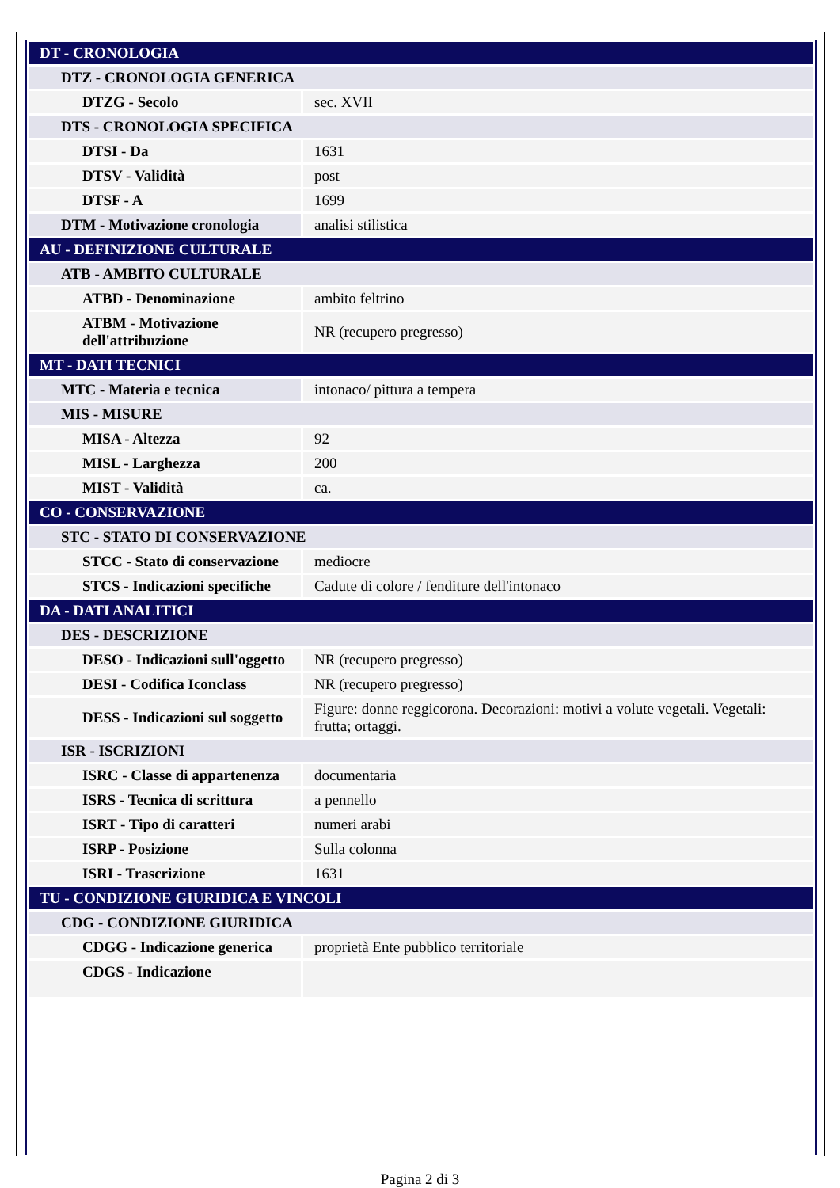| DT - CRONOLOGIA | |
| DTZ - CRONOLOGIA GENERICA | |
| DTZG - Secolo | sec. XVII |
| DTS - CRONOLOGIA SPECIFICA | |
| DTSI - Da | 1631 |
| DTSV - Validità | post |
| DTSF - A | 1699 |
| DTM - Motivazione cronologia | analisi stilistica |
| AU - DEFINIZIONE CULTURALE | |
| ATB - AMBITO CULTURALE | |
| ATBD - Denominazione | ambito feltrino |
| ATBM - Motivazione dell'attribuzione | NR (recupero pregresso) |
| MT - DATI TECNICI | |
| MTC - Materia e tecnica | intonaco/ pittura a tempera |
| MIS - MISURE | |
| MISA - Altezza | 92 |
| MISL - Larghezza | 200 |
| MIST - Validità | ca. |
| CO - CONSERVAZIONE | |
| STC - STATO DI CONSERVAZIONE | |
| STCC - Stato di conservazione | mediocre |
| STCS - Indicazioni specifiche | Cadute di colore / fenditure dell'intonaco |
| DA - DATI ANALITICI | |
| DES - DESCRIZIONE | |
| DESO - Indicazioni sull'oggetto | NR (recupero pregresso) |
| DESI - Codifica Iconclass | NR (recupero pregresso) |
| DESS - Indicazioni sul soggetto | Figure: donne reggicorona. Decorazioni: motivi a volute vegetali. Vegetali: frutta; ortaggi. |
| ISR - ISCRIZIONI | |
| ISRC - Classe di appartenenza | documentaria |
| ISRS - Tecnica di scrittura | a pennello |
| ISRT - Tipo di caratteri | numeri arabi |
| ISRP - Posizione | Sulla colonna |
| ISRI - Trascrizione | 1631 |
| TU - CONDIZIONE GIURIDICA E VINCOLI | |
| CDG - CONDIZIONE GIURIDICA | |
| CDGG - Indicazione generica | proprietà Ente pubblico territoriale |
| CDGS - Indicazione | |
Pagina 2 di 3